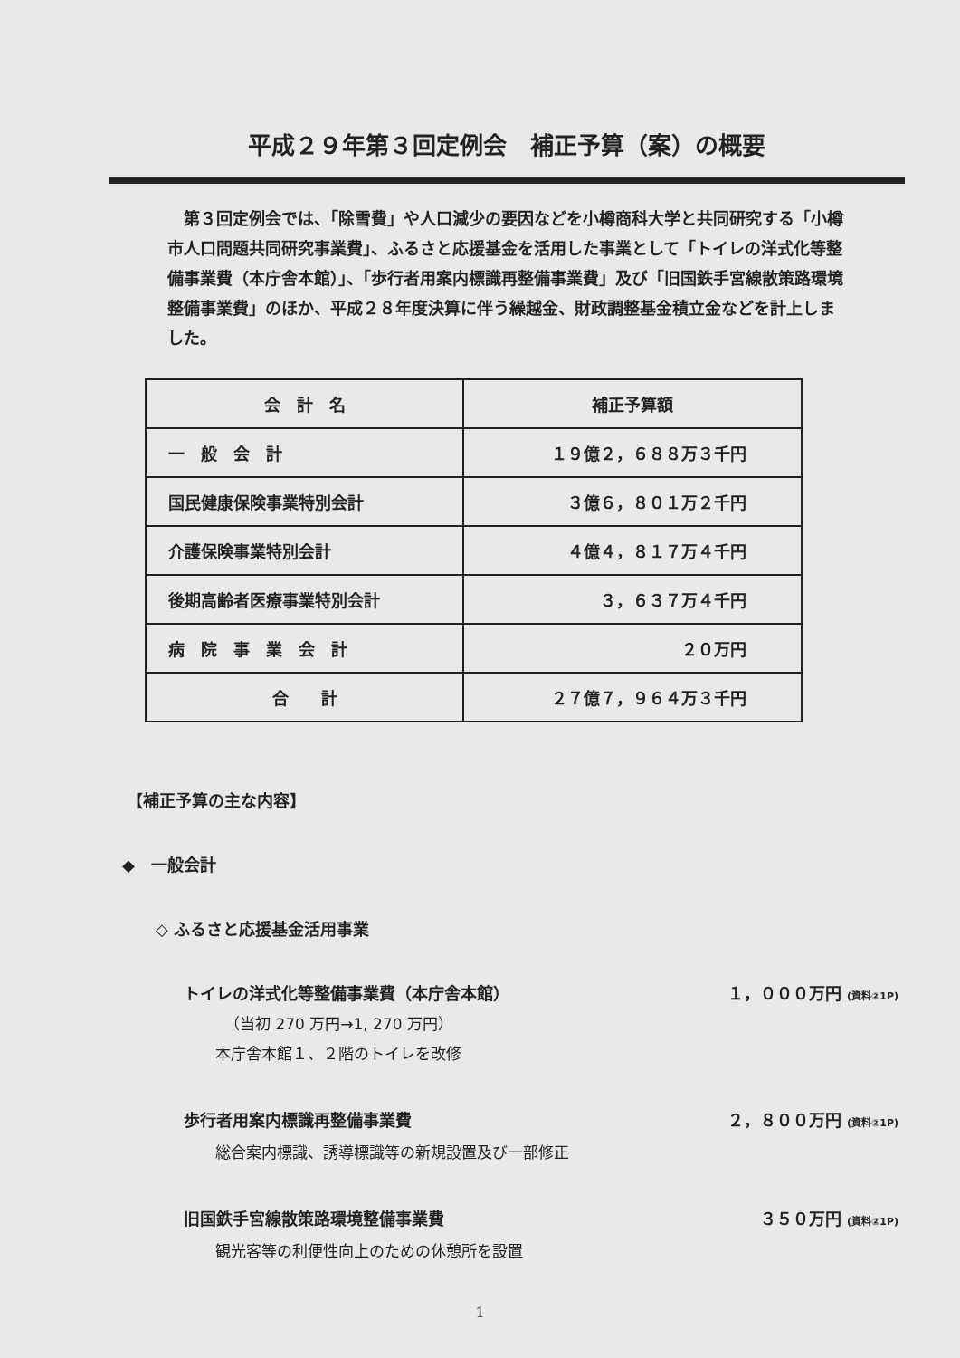平成２９年第３回定例会　補正予算（案）の概要
第３回定例会では、「除雪費」や人口減少の要因などを小樽商科大学と共同研究する「小樽市人口問題共同研究事業費」、ふるさと応援基金を活用した事業として「トイレの洋式化等整備事業費（本庁舎本館）」、「歩行者用案内標識再整備事業費」及び「旧国鉄手宮線散策路環境整備事業費」のほか、平成２８年度決算に伴う繰越金、財政調整基金積立金などを計上しました。
| 会 計 名 | 補正予算額 |
| --- | --- |
| 一 般 会 計 | １９億２，６８８万３千円 |
| 国民健康保険事業特別会計 | ３億６，８０１万２千円 |
| 介護保険事業特別会計 | ４億４，８１７万４千円 |
| 後期高齢者医療事業特別会計 | ３，６３７万４千円 |
| 病 院 事 業 会 計 | ２０万円 |
| 合 計 | ２７億７，９６４万３千円 |
【補正予算の主な内容】
◆　一般会計
◇ ふるさと応援基金活用事業
トイレの洋式化等整備事業費（本庁舎本館） １，０００万円 (資料②1P)
（当初 270 万円→1, 270 万円）
本庁舎本館１、２階のトイレを改修
歩行者用案内標識再整備事業費 ２，８００万円 (資料②1P)
総合案内標識、誘導標識等の新規設置及び一部修正
旧国鉄手宮線散策路環境整備事業費 ３５０万円 (資料②1P)
観光客等の利便性向上のための休憩所を設置
1